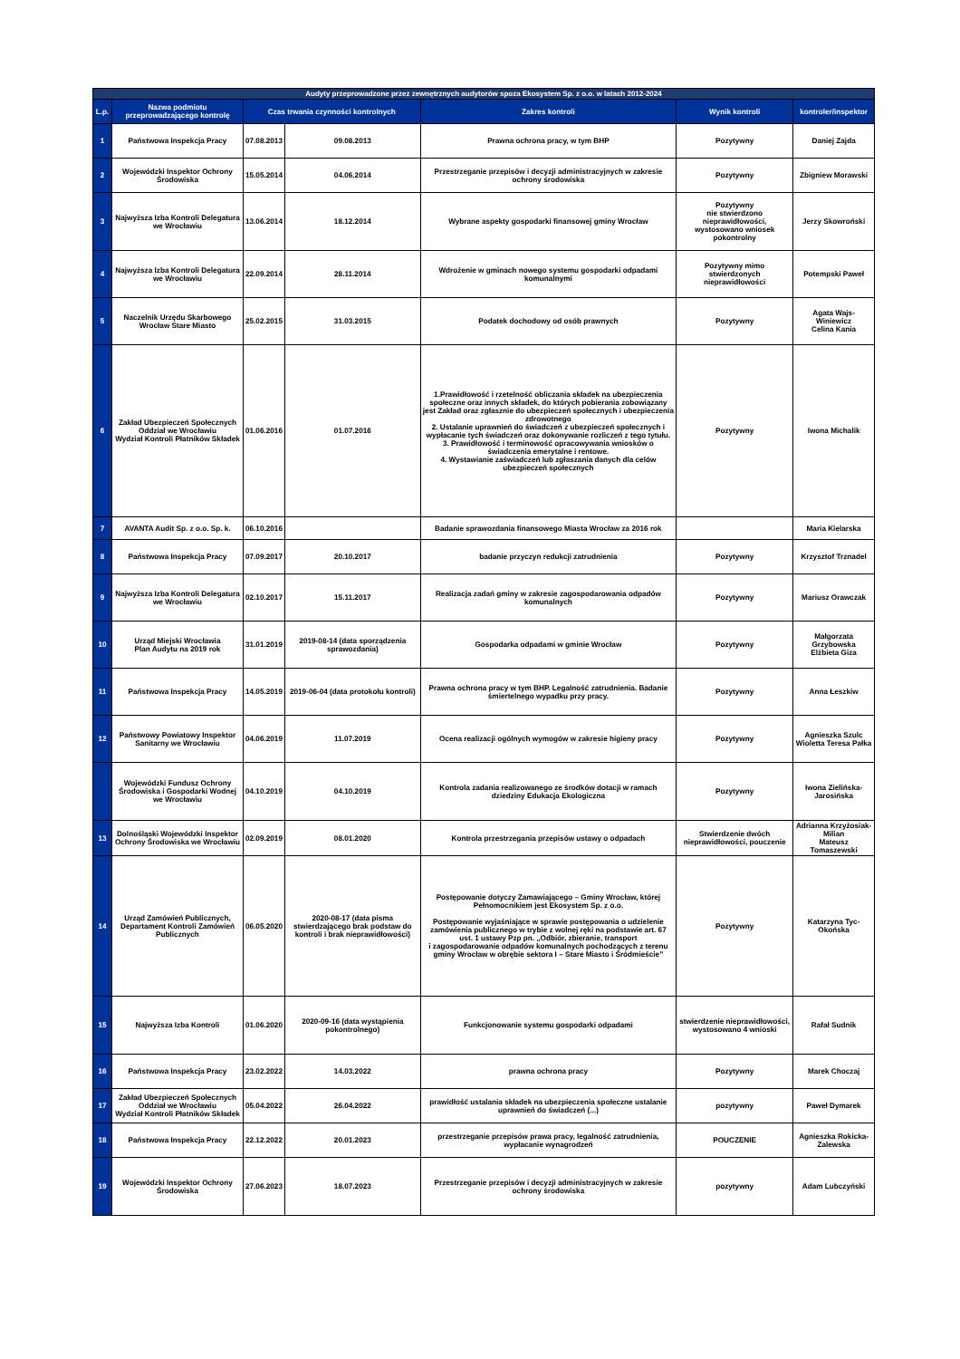| Audyty przeprowadzone przez zewnętrznych audytorów spoza Ekosystem Sp. z o.o. w latach 2012-2024 | | | | | | |
| --- | --- | --- | --- | --- | --- | --- |
| L.p. | Nazwa podmiotu przeprowadzającego kontrolę | Czas trwania czynności kontrolnych | | Zakres kontroli | Wynik kontroli | kontroler/inspektor |
| 1 | Państwowa Inspekcja Pracy | 07.08.2013 | 09.08.2013 | Prawna ochrona pracy, w tym BHP | Pozytywny | Daniej Zajda |
| 2 | Wojewódzki Inspektor Ochrony Środowiska | 15.05.2014 | 04.06.2014 | Przestrzeganie przepisów i decyzji administracyjnych w zakresie ochrony środowiska | Pozytywny | Zbigniew Morawski |
| 3 | Najwyższa Izba Kontroli Delegatura we Wrocławiu | 13.06.2014 | 18.12.2014 | Wybrane aspekty gospodarki finansowej gminy Wrocław | Pozytywny nie stwierdzono nieprawidłowości, wystosowano wniosek pokontrolny | Jerzy Skowroński |
| 4 | Najwyższa Izba Kontroli Delegatura we Wrocławiu | 22.09.2014 | 28.11.2014 | Wdrożenie w gminach nowego systemu gospodarki odpadami komunalnymi | Pozytywny mimo stwierdzonych nieprawidłowości | Potempski Paweł |
| 5 | Naczelnik Urzędu Skarbowego Wrocław Stare Miasto | 25.02.2015 | 31.03.2015 | Podatek dochodowy od osób prawnych | Pozytywny | Agata Wajs-Winiewicz Celina Kania |
| 6 | Zakład Ubezpieczeń Społecznych Oddział we Wrocławiu Wydział Kontroli Płatników Składek | 01.06.2016 | 01.07.2016 | 1.Prawidłowość i rzetelność obliczania składek na ubezpieczenia społeczne oraz innych składek, do których pobierania zobowiązany jest Zakład oraz zgłasznie do ubezpieczeń społecznych i ubezpieczenia zdrowotnego 2. Ustalanie uprawnień do świadczeń z ubezpieczeń społecznych i wypłacanie tych świadczeń oraz dokonywanie rozliczeń z tego tytułu. 3. Prawidłowość i terminowość opracowywania wniosków o świadczenia emerytalne i rentowe. 4. Wystawianie zaświadczeń lub zgłaszania danych dla celów ubezpieczeń społecznych | Pozytywny | Iwona Michalik |
| 7 | AVANTA Audit Sp. z o.o. Sp. k. | 06.10.2016 | | Badanie sprawozdania finansowego Miasta Wrocław za 2016 rok | | Maria Kielarska |
| 8 | Państwowa Inspekcja Pracy | 07.09.2017 | 20.10.2017 | badanie przyczyn redukcji zatrudnienia | Pozytywny | Krzysztof Trznadel |
| 9 | Najwyższa Izba Kontroli Delegatura we Wrocławiu | 02.10.2017 | 15.11.2017 | Realizacja zadań gminy w zakresie zagospodarowania odpadów komunalnych | Pozytywny | Mariusz Orawczak |
| 10 | Urząd Miejski Wrocławia Plan Audytu na 2019 rok | 31.01.2019 | 2019-08-14 (data sporządzenia sprawozdania) | Gospodarka odpadami w gminie Wrocław | Pozytywny | Małgorzata Grzybowska Elżbieta Giza |
| 11 | Państwowa Inspekcja Pracy | 14.05.2019 | 2019-06-04 (data protokołu kontroli) | Prawna ochrona pracy w tym BHP. Legalność zatrudnienia. Badanie śmiertelnego wypadku przy pracy. | Pozytywny | Anna Łeszkiw |
| 12 | Państwowy Powiatowy Inspektor Sanitarny we Wrocławiu | 04.06.2019 | 11.07.2019 | Ocena realizacji ogólnych wymogów w zakresie higieny pracy | Pozytywny | Agnieszka Szulc Wioletta Teresa Pałka |
| | Wojewódzki Fundusz Ochrony Środowiska i Gospodarki Wodnej we Wrocławiu | 04.10.2019 | 04.10.2019 | Kontrola zadania realizowanego ze środków dotacji w ramach dziedziny Edukacja Ekologiczna | Pozytywny | Iwona Zielińska-Jarosińska |
| 13 | Dolnośląski Wojewódzki Inspektor Ochrony Środowiska we Wrocławiu | 02.09.2019 | 08.01.2020 | Kontrola przestrzegania przepisów ustawy o odpadach | Stwierdzenie dwóch nieprawidłowości, pouczenie | Adrianna Krzyżosiak-Milian Mateusz Tomaszewski |
| 14 | Urząd Zamówień Publicznych, Departament Kontroli Zamówień Publicznych | 06.05.2020 | 2020-08-17 (data pisma stwierdzającego brak podstaw do kontroli i brak nieprawidłowości) | Postępowanie dotyczy Zamawiającego – Gminy Wrocław, której Pełnomocnikiem jest Ekosystem Sp. z o.o. Postępowanie wyjaśniające w sprawie postępowania o udzielenie zamówienia publicznego w trybie z wolnej ręki na podstawie art. 67 ust. 1 ustawy Pzp pn. „Odbiór, zbieranie, transport i zagospodarowanie odpadów komunalnych pochodzących z terenu gminy Wrocław w obrębie sektora I – Stare Miasto i Śródmieście” | Pozytywny | Katarzyna Tyc-Okońska |
| 15 | Najwyższa Izba Kontroli | 01.06.2020 | 2020-09-16 (data wystąpienia pokontrolnego) | Funkcjonowanie systemu gospodarki odpadami | stwierdzenie nieprawidłowości, wystosowano 4 wnioski | Rafał Sudnik |
| 16 | Państwowa Inspekcja Pracy | 23.02.2022 | 14.03.2022 | prawna ochrona pracy | Pozytywny | Marek Choczaj |
| 17 | Zakład Ubezpieczeń Społecznych Oddział we Wrocławiu Wydział Kontroli Płatników Składek | 05.04.2022 | 26.04.2022 | prawidłość ustalania składek na ubezpieczenia społeczne ustalanie uprawnień do świadczeń (...) | pozytywny | Paweł Dymarek |
| 18 | Państwowa Inspekcja Pracy | 22.12.2022 | 20.01.2023 | przestrzeganie przepisów prawa pracy, legalność zatrudnienia, wypłacanie wynagrodzeń | POUCZENIE | Agnieszka Rokicka-Zalewska |
| 19 | Wojewódzki Inspektor Ochrony Środowiska | 27.06.2023 | 18.07.2023 | Przestrzeganie przepisów i decyzji administracyjnych w zakresie ochrony środowiska | pozytywny | Adam Lubczyński |